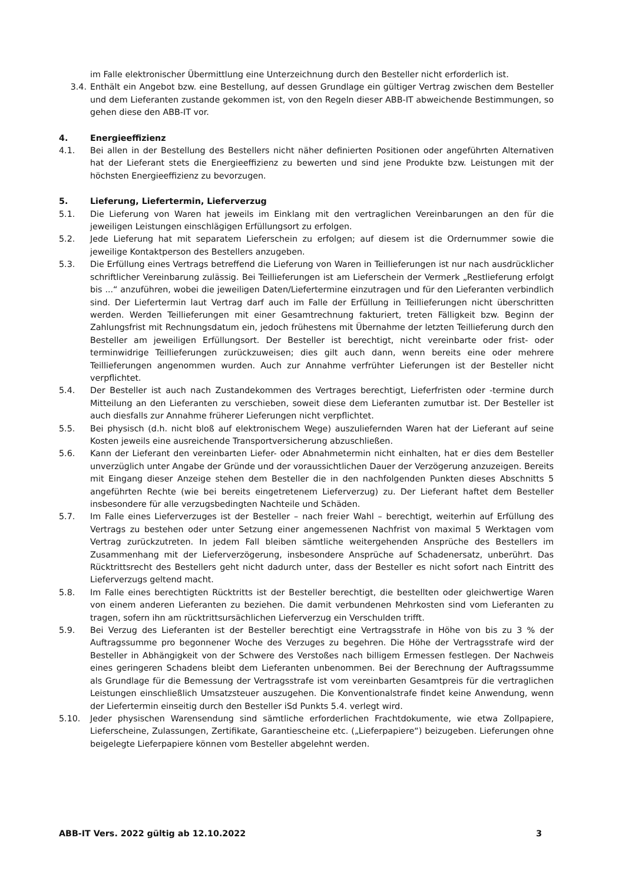im Falle elektronischer Übermittlung eine Unterzeichnung durch den Besteller nicht erforderlich ist.
3.4. Enthält ein Angebot bzw. eine Bestellung, auf dessen Grundlage ein gültiger Vertrag zwischen dem Besteller und dem Lieferanten zustande gekommen ist, von den Regeln dieser ABB-IT abweichende Bestimmungen, so gehen diese den ABB-IT vor.
4. Energieeffizienz
4.1. Bei allen in der Bestellung des Bestellers nicht näher definierten Positionen oder angeführten Alternativen hat der Lieferant stets die Energieeffizienz zu bewerten und sind jene Produkte bzw. Leistungen mit der höchsten Energieeffizienz zu bevorzugen.
5. Lieferung, Liefertermin, Lieferverzug
5.1. Die Lieferung von Waren hat jeweils im Einklang mit den vertraglichen Vereinbarungen an den für die jeweiligen Leistungen einschlägigen Erfüllungsort zu erfolgen.
5.2. Jede Lieferung hat mit separatem Lieferschein zu erfolgen; auf diesem ist die Ordernummer sowie die jeweilige Kontaktperson des Bestellers anzugeben.
5.3. Die Erfüllung eines Vertrags betreffend die Lieferung von Waren in Teillieferungen ist nur nach ausdrücklicher schriftlicher Vereinbarung zulässig. Bei Teillieferungen ist am Lieferschein der Vermerk „Restlieferung erfolgt bis ...“ anzuführen, wobei die jeweiligen Daten/Liefertermine einzutragen und für den Lieferanten verbindlich sind. Der Liefertermin laut Vertrag darf auch im Falle der Erfüllung in Teillieferungen nicht überschritten werden. Werden Teillieferungen mit einer Gesamtrechnung fakturiert, treten Fälligkeit bzw. Beginn der Zahlungsfrist mit Rechnungsdatum ein, jedoch frühestens mit Übernahme der letzten Teillieferung durch den Besteller am jeweiligen Erfüllungsort. Der Besteller ist berechtigt, nicht vereinbarte oder frist- oder terminwidrige Teillieferungen zurückzuweisen; dies gilt auch dann, wenn bereits eine oder mehrere Teillieferungen angenommen wurden. Auch zur Annahme verfrühter Lieferungen ist der Besteller nicht verpflichtet.
5.4. Der Besteller ist auch nach Zustandekommen des Vertrages berechtigt, Lieferfristen oder -termine durch Mitteilung an den Lieferanten zu verschieben, soweit diese dem Lieferanten zumutbar ist. Der Besteller ist auch diesfalls zur Annahme früherer Lieferungen nicht verpflichtet.
5.5. Bei physisch (d.h. nicht bloß auf elektronischem Wege) auszuliefernden Waren hat der Lieferant auf seine Kosten jeweils eine ausreichende Transportversicherung abzuschließen.
5.6. Kann der Lieferant den vereinbarten Liefer- oder Abnahmetermin nicht einhalten, hat er dies dem Besteller unverzüglich unter Angabe der Gründe und der voraussichtlichen Dauer der Verzögerung anzuzeigen. Bereits mit Eingang dieser Anzeige stehen dem Besteller die in den nachfolgenden Punkten dieses Abschnitts 5 angeführten Rechte (wie bei bereits eingetretenem Lieferverzug) zu. Der Lieferant haftet dem Besteller insbesondere für alle verzugsbedingten Nachteile und Schäden.
5.7. Im Falle eines Lieferverzuges ist der Besteller – nach freier Wahl – berechtigt, weiterhin auf Erfüllung des Vertrags zu bestehen oder unter Setzung einer angemessenen Nachfrist von maximal 5 Werktagen vom Vertrag zurückzutreten. In jedem Fall bleiben sämtliche weitergehenden Ansprüche des Bestellers im Zusammenhang mit der Lieferverzögerung, insbesondere Ansprüche auf Schadenersatz, unberührt. Das Rücktrittsrecht des Bestellers geht nicht dadurch unter, dass der Besteller es nicht sofort nach Eintritt des Lieferverzugs geltend macht.
5.8. Im Falle eines berechtigten Rücktritts ist der Besteller berechtigt, die bestellten oder gleichwertige Waren von einem anderen Lieferanten zu beziehen. Die damit verbundenen Mehrkosten sind vom Lieferanten zu tragen, sofern ihn am rücktrittsursächlichen Lieferverzug ein Verschulden trifft.
5.9. Bei Verzug des Lieferanten ist der Besteller berechtigt eine Vertragsstrafe in Höhe von bis zu 3 % der Auftragssumme pro begonnener Woche des Verzuges zu begehren. Die Höhe der Vertragsstrafe wird der Besteller in Abhängigkeit von der Schwere des Verstoßes nach billigem Ermessen festlegen. Der Nachweis eines geringeren Schadens bleibt dem Lieferanten unbenommen. Bei der Berechnung der Auftragssumme als Grundlage für die Bemessung der Vertragsstrafe ist vom vereinbarten Gesamtpreis für die vertraglichen Leistungen einschließlich Umsatzsteuer auszugehen. Die Konventionalstrafe findet keine Anwendung, wenn der Liefertermin einseitig durch den Besteller iSd Punkts 5.4. verlegt wird.
5.10. Jeder physischen Warensendung sind sämtliche erforderlichen Frachtdokumente, wie etwa Zollpapiere, Lieferscheine, Zulassungen, Zertifikate, Garantiescheine etc. („Lieferpapiere“) beizugeben. Lieferungen ohne beigelegte Lieferpapiere können vom Besteller abgelehnt werden.
ABB-IT Vers. 2022 gültig ab 12.10.2022 3